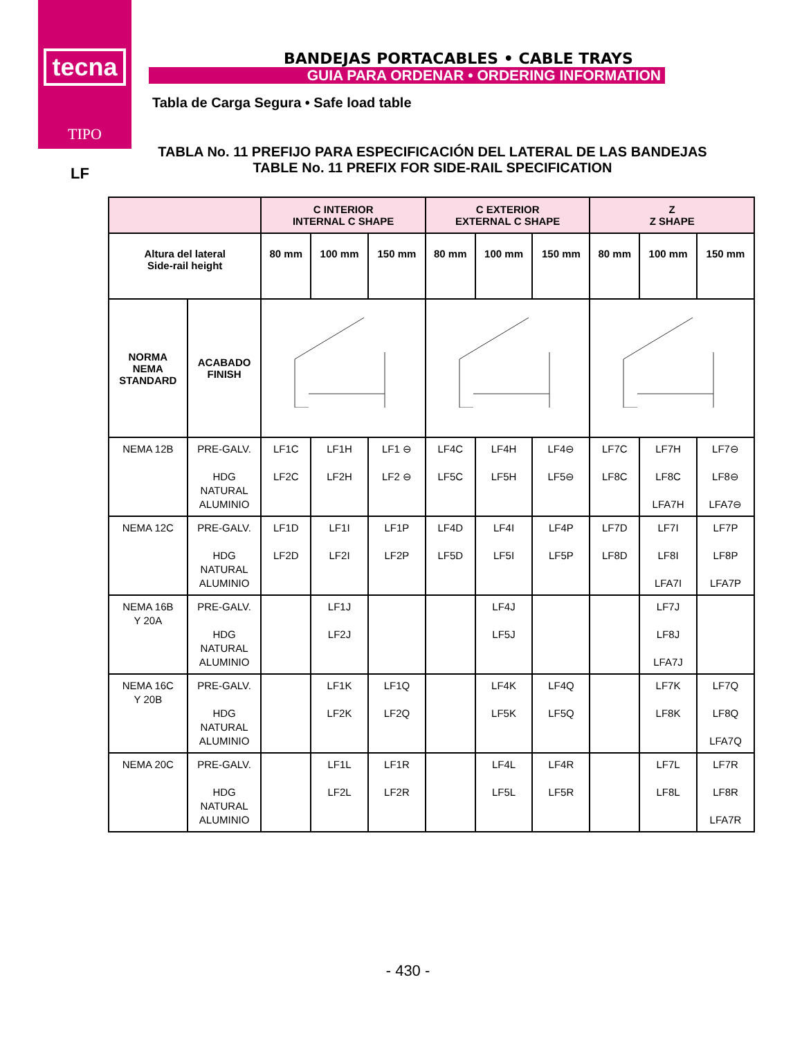tecna
TIPO
BANDEJAS PORTACABLES • CABLE TRAYS
GUIA PARA ORDENAR • ORDERING INFORMATION
Tabla de Carga Segura • Safe load table
LF
TABLA No. 11 PREFIJO PARA ESPECIFICACIÓN DEL LATERAL DE LAS BANDEJAS
TABLE No. 11 PREFIX FOR SIDE-RAIL SPECIFICATION
| | | C INTERIOR INTERNAL C SHAPE | | | C EXTERIOR EXTERNAL C SHAPE | | | Z Z SHAPE | | |
| --- | --- | --- | --- | --- | --- | --- | --- | --- | --- | --- |
| Altura del lateral Side-rail height | | 80 mm | 100 mm | 150 mm | 80 mm | 100 mm | 150 mm | 80 mm | 100 mm | 150 mm |
| NORMA NEMA STANDARD | ACABADO FINISH | | | | | | | | | |
| NEMA 12B | PRE-GALV. HDG NATURAL ALUMINIO | LF1C LF2C | LF1H LF2H | LF1 ⊖ LF2 ⊖ | LF4C LF5C | LF4H LF5H | LF4⊖ LF5⊖ | LF7C LF8C | LF7H LF8C LFA7H | LF7⊖ LF8⊖ LFA7⊖ |
| NEMA 12C | PRE-GALV. HDG NATURAL ALUMINIO | LF1D LF2D | LF1I LF2I | LF1P LF2P | LF4D LF5D | LF4I LF5I | LF4P LF5P | LF7D LF8D | LF7I LF8I LFA7I | LF7P LF8P LFA7P |
| NEMA 16B Y 20A | PRE-GALV. HDG NATURAL ALUMINIO | | LF1J LF2J | | | LF4J LF5J | | | LF7J LF8J LFA7J | |
| NEMA 16C Y 20B | PRE-GALV. HDG NATURAL ALUMINIO | | LF1K LF2K | LF1Q LF2Q | | LF4K LF5K | LF4Q LF5Q | | LF7K LF8K | LF7Q LF8Q LFA7Q |
| NEMA 20C | PRE-GALV. HDG NATURAL ALUMINIO | | LF1L LF2L | LF1R LF2R | | LF4L LF5L | LF4R LF5R | | LF7L LF8L | LF7R LF8R LFA7R |
- 430 -